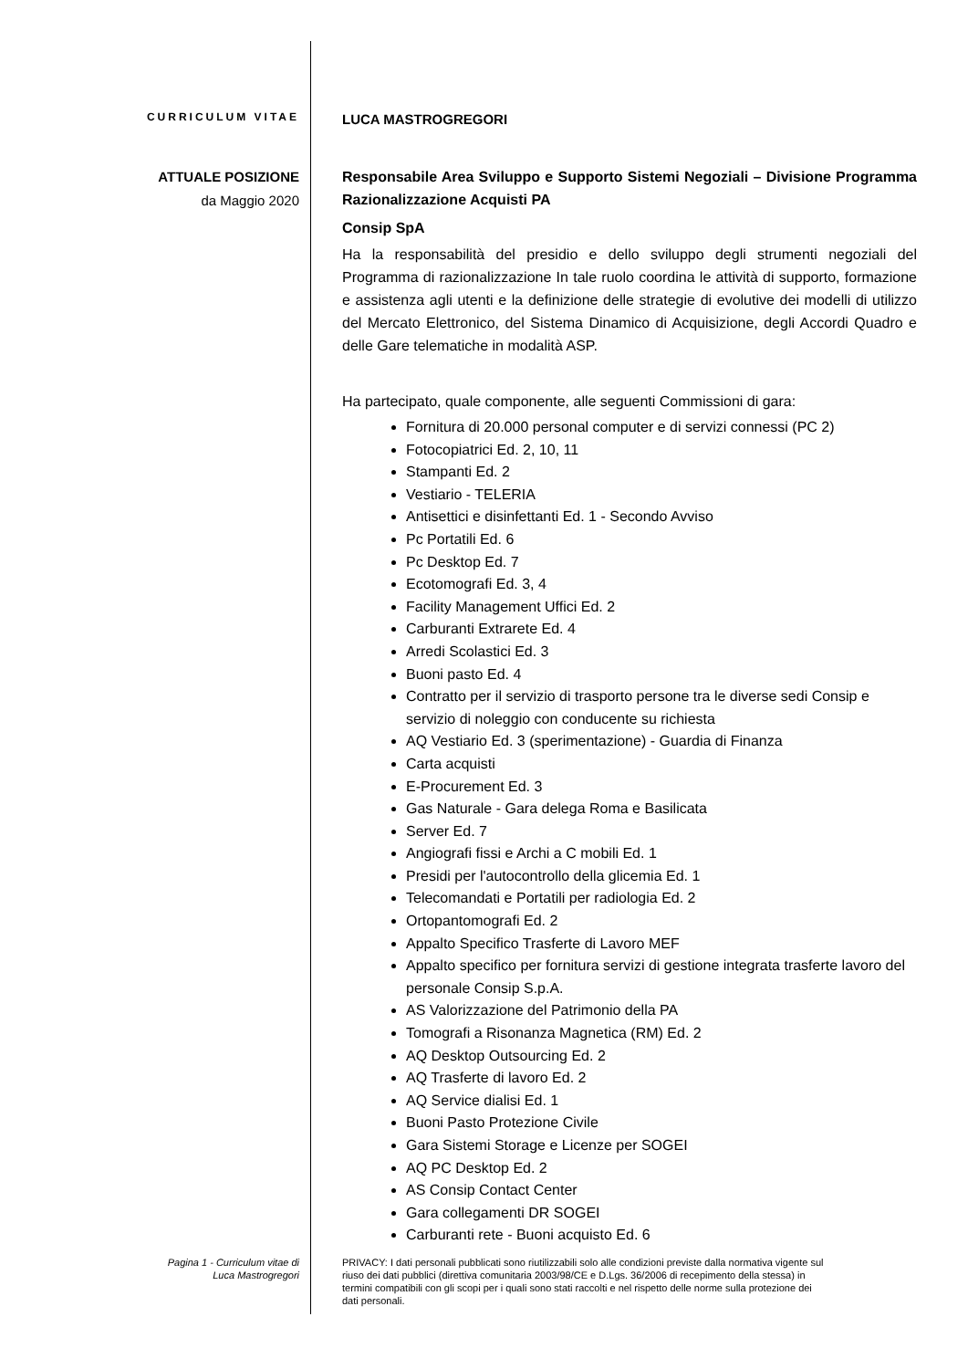CURRICULUM VITAE
LUCA MASTROGREGORI
ATTUALE POSIZIONE
da Maggio 2020
Responsabile Area Sviluppo e Supporto Sistemi Negoziali – Divisione Programma Razionalizzazione Acquisti PA
Consip SpA
Ha la responsabilità del presidio e dello sviluppo degli strumenti negoziali del Programma di razionalizzazione In tale ruolo coordina le attività di supporto, formazione e assistenza agli utenti e la definizione delle strategie di evolutive dei modelli di utilizzo del Mercato Elettronico, del Sistema Dinamico di Acquisizione, degli Accordi Quadro e delle Gare telematiche in modalità ASP.
Ha partecipato, quale componente, alle seguenti Commissioni di gara:
Fornitura di 20.000 personal computer e di servizi connessi (PC 2)
Fotocopiatrici Ed. 2, 10, 11
Stampanti Ed. 2
Vestiario - TELERIA
Antisettici e disinfettanti Ed. 1 - Secondo Avviso
Pc Portatili Ed. 6
Pc Desktop Ed. 7
Ecotomografi Ed. 3, 4
Facility Management Uffici Ed. 2
Carburanti Extrarete Ed. 4
Arredi Scolastici Ed. 3
Buoni pasto Ed. 4
Contratto per il servizio di trasporto persone tra le diverse sedi Consip e servizio di noleggio con conducente su richiesta
AQ Vestiario Ed. 3 (sperimentazione) - Guardia di Finanza
Carta acquisti
E-Procurement Ed. 3
Gas Naturale - Gara delega Roma e Basilicata
Server Ed. 7
Angiografi fissi e Archi a C mobili Ed. 1
Presidi per l'autocontrollo della glicemia Ed. 1
Telecomandati e Portatili per radiologia Ed. 2
Ortopantomografi Ed. 2
Appalto Specifico Trasferte di Lavoro MEF
Appalto specifico per fornitura servizi di gestione integrata trasferte lavoro del personale Consip S.p.A.
AS Valorizzazione del Patrimonio della PA
Tomografi a Risonanza Magnetica (RM) Ed. 2
AQ Desktop Outsourcing Ed. 2
AQ Trasferte di lavoro Ed. 2
AQ Service dialisi Ed. 1
Buoni Pasto Protezione Civile
Gara Sistemi Storage e Licenze per SOGEI
AQ PC Desktop Ed. 2
AS Consip Contact Center
Gara collegamenti DR SOGEI
Carburanti rete - Buoni acquisto Ed. 6
Pagina 1 - Curriculum vitae di
Luca Mastrogregori
PRIVACY: I dati personali pubblicati sono riutilizzabili solo alle condizioni previste dalla normativa vigente sul riuso dei dati pubblici (direttiva comunitaria 2003/98/CE e D.Lgs. 36/2006 di recepimento della stessa) in termini compatibili con gli scopi per i quali sono stati raccolti e nel rispetto delle norme sulla protezione dei dati personali.